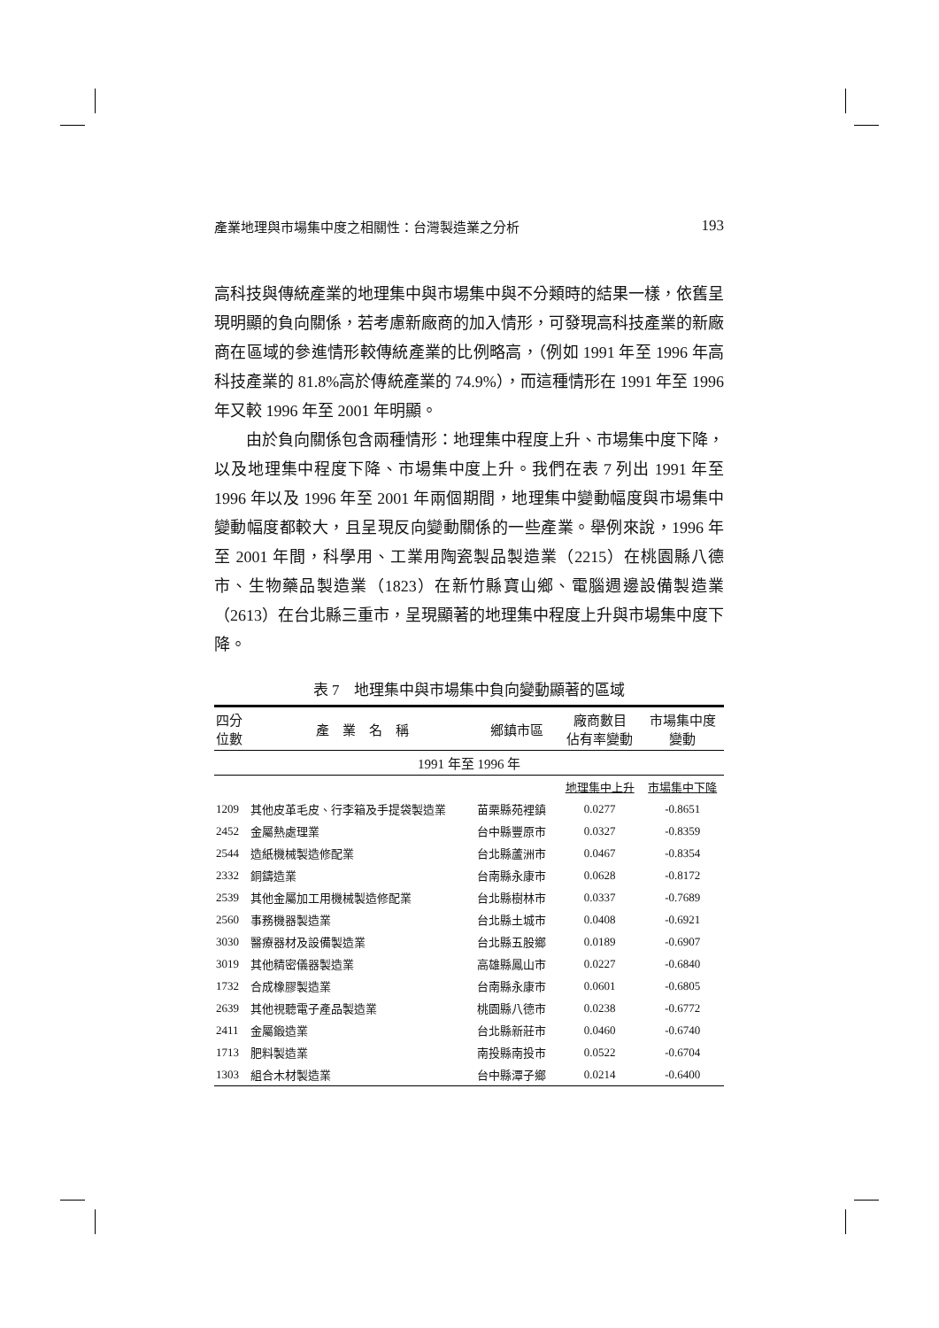產業地理與市場集中度之相關性：台灣製造業之分析 193
高科技與傳統產業的地理集中與市場集中與不分類時的結果一樣，依舊呈現明顯的負向關係，若考慮新廠商的加入情形，可發現高科技產業的新廠商在區域的參進情形較傳統產業的比例略高，（例如 1991 年至 1996 年高科技產業的 81.8%高於傳統產業的 74.9%），而這種情形在 1991 年至 1996 年又較 1996 年至 2001 年明顯。
由於負向關係包含兩種情形：地理集中程度上升、市場集中度下降，以及地理集中程度下降、市場集中度上升。我們在表 7 列出 1991 年至 1996 年以及 1996 年至 2001 年兩個期間，地理集中變動幅度與市場集中變動幅度都較大，且呈現反向變動關係的一些產業。舉例來說，1996 年至 2001 年間，科學用、工業用陶瓷製品製造業（2215）在桃園縣八德市、生物藥品製造業（1823）在新竹縣寶山鄉、電腦週邊設備製造業（2613）在台北縣三重市，呈現顯著的地理集中程度上升與市場集中度下降。
表 7　地理集中與市場集中負向變動顯著的區域
| 四分 位數 | 產 業 名 稱 | 鄉鎮市區 | 廠商數目 佔有率變動 | 市場集中度 變動 |
| --- | --- | --- | --- | --- |
| 1991 年至 1996 年 | | | | |
| | | | 地理集中上升 | 市場集中下降 |
| 1209 | 其他皮革毛皮、行李箱及手提袋製造業 | 苗栗縣苑裡鎮 | 0.0277 | -0.8651 |
| 2452 | 金屬熱處理業 | 台中縣豐原市 | 0.0327 | -0.8359 |
| 2544 | 造紙機械製造修配業 | 台北縣蘆洲市 | 0.0467 | -0.8354 |
| 2332 | 銅鑄造業 | 台南縣永康市 | 0.0628 | -0.8172 |
| 2539 | 其他金屬加工用機械製造修配業 | 台北縣樹林市 | 0.0337 | -0.7689 |
| 2560 | 事務機器製造業 | 台北縣土城市 | 0.0408 | -0.6921 |
| 3030 | 醫療器材及設備製造業 | 台北縣五股鄉 | 0.0189 | -0.6907 |
| 3019 | 其他精密儀器製造業 | 高雄縣鳳山市 | 0.0227 | -0.6840 |
| 1732 | 合成橡膠製造業 | 台南縣永康市 | 0.0601 | -0.6805 |
| 2639 | 其他視聽電子產品製造業 | 桃園縣八德市 | 0.0238 | -0.6772 |
| 2411 | 金屬鍛造業 | 台北縣新莊市 | 0.0460 | -0.6740 |
| 1713 | 肥料製造業 | 南投縣南投市 | 0.0522 | -0.6704 |
| 1303 | 組合木材製造業 | 台中縣潭子鄉 | 0.0214 | -0.6400 |